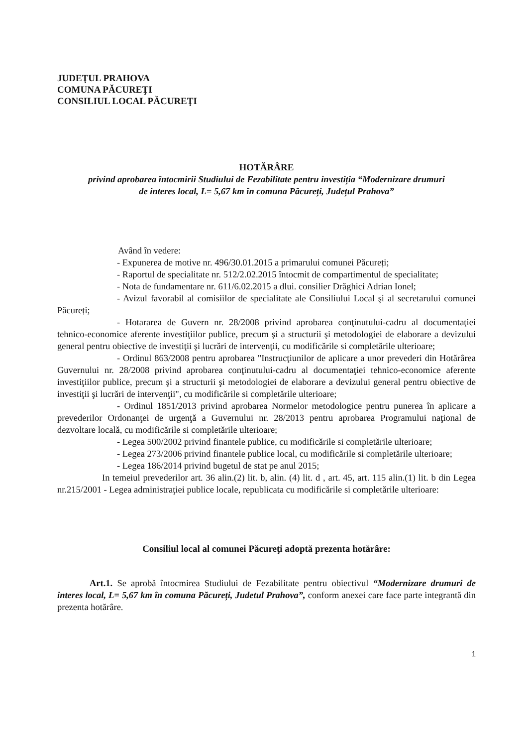JUDEŢUL PRAHOVA
COMUNA PĂCUREŢI
CONSILIUL LOCAL PĂCUREŢI
HOTĂRÂRE
privind aprobarea întocmirii Studiului de Fezabilitate pentru investiția “Modernizare drumuri
de interes local, L= 5,67 km în comuna Păcureți, Județul Prahova”
Având în vedere:
- Expunerea de motive nr. 496/30.01.2015 a primarului comunei Păcureți;
- Raportul de specialitate nr. 512/2.02.2015 întocmit de compartimentul de specialitate;
- Nota de fundamentare nr. 611/6.02.2015 a dlui. consilier Drăghici Adrian Ionel;
- Avizul favorabil al comisiilor de specialitate ale Consiliului Local şi al secretarului comunei Păcureți;
- Hotararea de Guvern nr. 28/2008 privind aprobarea conţinutului-cadru al documentaţiei tehnico-economice aferente investiţiilor publice, precum şi a structurii şi metodologiei de elaborare a devizului general pentru obiective de investiţii şi lucrări de intervenţii, cu modificările si completările ulterioare;
- Ordinul 863/2008 pentru aprobarea "Instrucţiunilor de aplicare a unor prevederi din Hotărârea Guvernului nr. 28/2008 privind aprobarea conţinutului-cadru al documentaţiei tehnico-economice aferente investiţiilor publice, precum şi a structurii şi metodologiei de elaborare a devizului general pentru obiective de investiţii şi lucrări de intervenţii", cu modificările si completările ulterioare;
- Ordinul 1851/2013 privind aprobarea Normelor metodologice pentru punerea în aplicare a prevederilor Ordonanţei de urgenţă a Guvernului nr. 28/2013 pentru aprobarea Programului naţional de dezvoltare locală, cu modificările si completările ulterioare;
- Legea 500/2002 privind finantele publice, cu modificările si completările ulterioare;
- Legea 273/2006 privind finantele publice local, cu modificările si completările ulterioare;
- Legea 186/2014 privind bugetul de stat pe anul 2015;
In temeiul prevederilor art. 36 alin.(2) lit. b, alin. (4) lit. d , art. 45, art. 115 alin.(1) lit. b din Legea nr.215/2001 - Legea administraţiei publice locale, republicata cu modificările si completările ulterioare:
Consiliul local al comunei Păcureţi adoptă prezenta hotărâre:
Art.1. Se aprobă întocmirea Studiului de Fezabilitate pentru obiectivul “Modernizare drumuri de interes local, L= 5,67 km în comuna Păcureți, Judetul Prahova”, conform anexei care face parte integrantă din prezenta hotărâre.
1